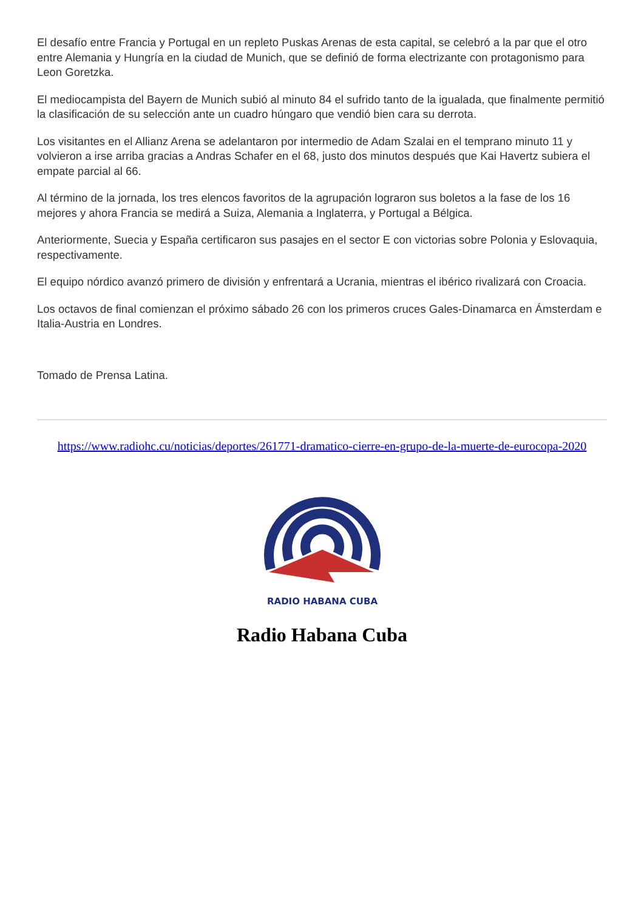El desafío entre Francia y Portugal en un repleto Puskas Arenas de esta capital, se celebró a la par que el otro entre Alemania y Hungría en la ciudad de Munich, que se definió de forma electrizante con protagonismo para Leon Goretzka.
El mediocampista del Bayern de Munich subió al minuto 84 el sufrido tanto de la igualada, que finalmente permitió la clasificación de su selección ante un cuadro húngaro que vendió bien cara su derrota.
Los visitantes en el Allianz Arena se adelantaron por intermedio de Adam Szalai en el temprano minuto 11 y volvieron a irse arriba gracias a Andras Schafer en el 68, justo dos minutos después que Kai Havertz subiera el empate parcial al 66.
Al término de la jornada, los tres elencos favoritos de la agrupación lograron sus boletos a la fase de los 16 mejores y ahora Francia se medirá a Suiza, Alemania a Inglaterra, y Portugal a Bélgica.
Anteriormente, Suecia y España certificaron sus pasajes en el sector E con victorias sobre Polonia y Eslovaquia, respectivamente.
El equipo nórdico avanzó primero de división y enfrentará a Ucrania, mientras el ibérico rivalizará con Croacia.
Los octavos de final comienzan el próximo sábado 26 con los primeros cruces Gales-Dinamarca en Ámsterdam e Italia-Austria en Londres.
Tomado de Prensa Latina.
https://www.radiohc.cu/noticias/deportes/261771-dramatico-cierre-en-grupo-de-la-muerte-de-eurocopa-2020
RADIO HABANA CUBA
Radio Habana Cuba